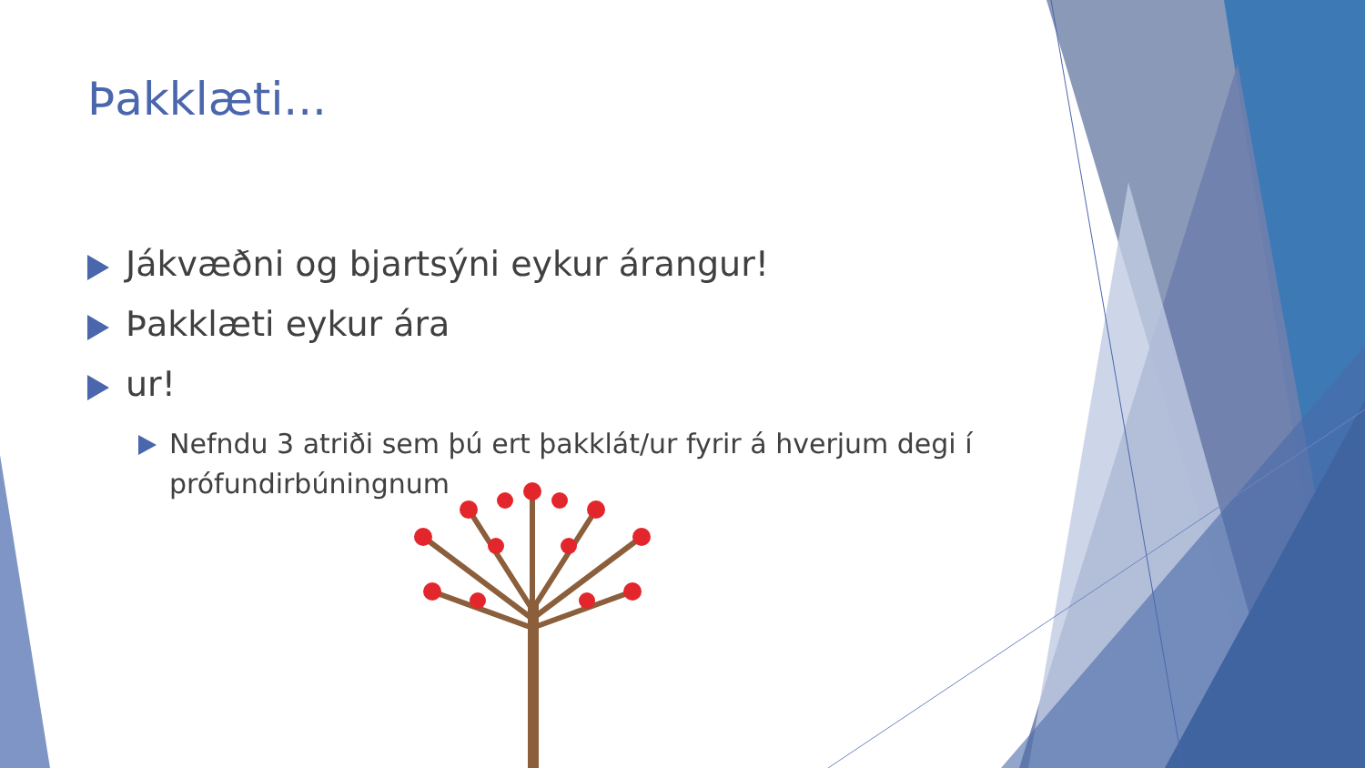Þakklæti...
Jákvæðni og bjartsýni eykur árangur!
Þakklæti eykur ára
ur!
Nefndu 3 atriði sem þú ert þakklát/ur fyrir á hverjum degi í prófundirbúningnum